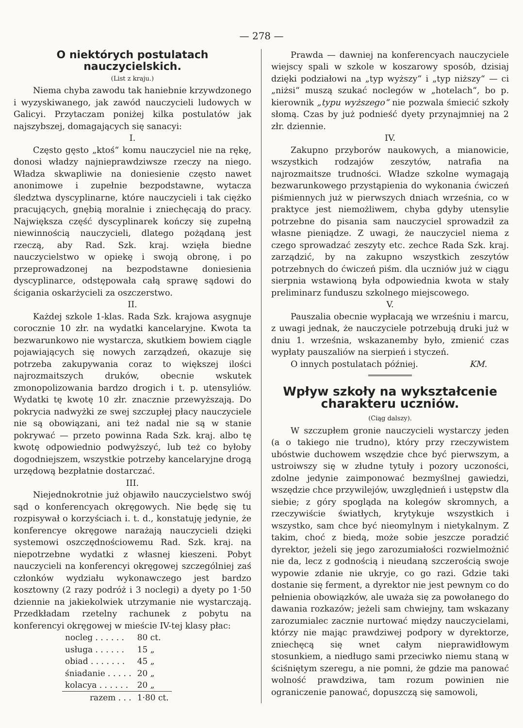— 278 —
O niektórych postulatach nauczycielskich.
(List z kraju.)
Niema chyba zawodu tak haniebnie krzywdzonego i wyzyskiwanego, jak zawód nauczycieli ludowych w Galicyi. Przytaczam poniżej kilka postulatów jak najszybszej, domagających się sanacyi:
I.
Często gęsto „ktoś“ komu nauczyciel nie na rękę, donosi władzy najnieprawdziwsze rzeczy na niego. Władza skwapliwie na doniesienie często nawet anonimowe i zupełnie bezpodstawne, wytacza śledztwa dyscyplinarne, które nauczycieli i tak ciężko pracujących, gnębią moralnie i zniechęcają do pracy. Największa część dyscyplinarek kończy się zupełną niewinnością nauczycieli, dlatego pożądaną jest rzeczą, aby Rad. Szk. kraj. wzięła biedne nauczycielstwo w opiekę i swoją obronę, i po przeprowadzonej na bezpodstawne doniesienia dyscyplinarce, odstępowała całą sprawę sądowi do ścigania oskarżycieli za oszczerstwo.
II.
Każdej szkole 1-klas. Rada Szk. krajowa asygnuje corocznie 10 złr. na wydatki kancelaryjne. Kwota ta bezwarunkowo nie wystarcza, skutkiem bowiem ciągle pojawiających się nowych zarządzeń, okazuje się potrzeba zakupywania coraz to większej ilości najrozmaitszych druków, obecnie wskutek zmonopolizowania bardzo drogich i t. p. utensyliów. Wydatki tę kwotę 10 złr. znacznie przewyższają. Do pokrycia nadwyżki ze swej szczupłej płacy nauczyciele nie są obowiązani, ani też nadal nie są w stanie pokrywać — przeto powinna Rada Szk. kraj. albo tę kwotę odpowiednio podwyższyć, lub też co byłoby dogodniejszem, wszystkie potrzeby kancelaryjne drogą urzędową bezpłatnie dostarczać.
III.
Niejednokrotnie już objawiło nauczycielstwo swój sąd o konferencyach okręgowych. Nie będę się tu rozpisywał o korzyściach i. t. d., konstatuję jedynie, że konferencye okręgowe narażają nauczycieli dzięki systemowi oszczędnościowemu Rad. Szk. kraj. na niepotrzebne wydatki z własnej kieszeni. Pobyt nauczycieli na konferencyi okręgowej szczególniej zaś członków wydziału wykonawczego jest bardzo kosztowny (2 razy podróż i 3 noclegi) a dyety po 1·50 dziennie na jakiekolwiek utrzymanie nie wystarczają. Przedkładam rzetelny rachunek z pobytu na konferencyi okręgowej w mieście IV-tej klasy płac:
| nocleg . . . . . . | 80 ct. |
| usługa . . . . . . | 15 „ |
| obiad . . . . . . . | 45 „ |
| śniadanie . . . . . | 20 „ |
| kolacya . . . . . . | 20 „ |
| razem . . . | 1·80 ct. |
Prawda — dawniej na konferencyach nauczyciele wiejscy spali w szkole w koszarowy sposób, dzisiaj dzięki podziałowi na „typ wyższy“ i „typ niższy“ — ci „niżsi“ muszą szukać noclegów w „hotelach“, bo p. kierownik „typu wyższego“ nie pozwala śmiecić szkoły słomą. Czas by już podnieść dyety przynajmniej na 2 złr. dziennie.
IV.
Zakupno przyborów naukowych, a mianowicie, wszystkich rodzajów zeszytów, natrafia na najrozmaitsze trudności. Władze szkolne wymagają bezwarunkowego przystąpienia do wykonania ćwiczeń piśmiennych już w pierwszych dniach września, co w praktyce jest niemożliwem, chyba gdyby utensylie potrzebne do pisania sam nauczyciel sprowadził za własne pieniądze. Z uwagi, że nauczyciel niema z czego sprowadzać zeszyty etc. zechce Rada Szk. kraj. zarządzić, by na zakupno wszystkich zeszytów potrzebnych do ćwiczeń piśm. dla uczniów już w ciągu sierpnia wstawioną była odpowiednia kwota w stały preliminarz funduszu szkolnego miejscowego.
V.
Pauszalia obecnie wypłacają we wrześniu i marcu, z uwagi jednak, że nauczyciele potrzebują druki już w dniu 1. września, wskazanemby było, zmienić czas wypłaty pauszaliów na sierpień i styczeń.
O innych postulatach później. KM.
Wpływ szkoły na wykształcenie charakteru uczniów.
(Ciąg dalszy).
W szczupłem gronie nauczycieli wystarczy jeden (a o takiego nie trudno), który przy rzeczywistem ubóstwie duchowem wszędzie chce być pierwszym, a ustroiwszy się w złudne tytuły i pozory uczoności, zdolne jedynie zaimponować bezmyślnej gawiedzi, wszędzie chce przywilejów, uwzględnień i ustępstw dla siebie; z góry spogląda na kolegów skromnych, a rzeczywiście światłych, krytykuje wszystkich i wszystko, sam chce być nieomylnym i nietykalnym. Z takim, choć z biedą, może sobie jeszcze poradzić dyrektor, jeżeli się jego zarozumiałości rozwielmożnić nie da, lecz z godnością i nieudaną szczerością swoje wypowie zdanie nie ukryje, co go razi. Gdzie taki dostanie się ferment, a dyrektor nie jest pewnym co do pełnienia obowiązków, ale uważa się za powołanego do dawania rozkazów; jeżeli sam chwiejny, tam wskazany zarozumialec zacznie nurtować między nauczycielami, którzy nie mając prawdziwej podpory w dyrektorze, zniechęcą się wnet całym nieprawidłowym stosunkiem, a niedługo sami przeciwko niemu staną w ściśniętym szeregu, a nie pomni, że gdzie ma panować wolność prawdziwa, tam rozum powinien nie ograniczenie panować, dopuszczą się samowoli,